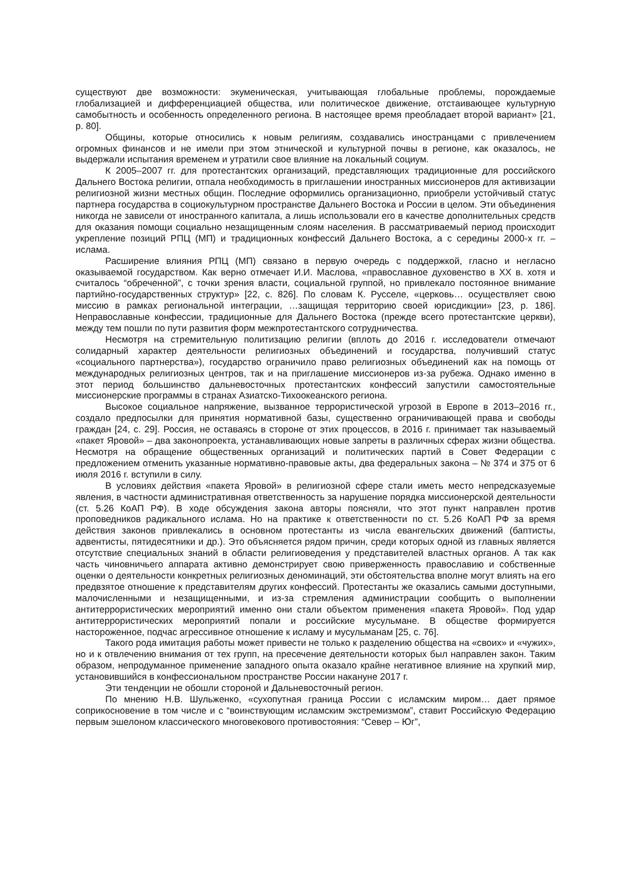существуют две возможности: экуменическая, учитывающая глобальные проблемы, порождаемые глобализацией и дифференциацией общества, или политическое движение, отстаивающее культурную самобытность и особенность определенного региона. В настоящее время преобладает второй вариант» [21, p. 80].
Общины, которые относились к новым религиям, создавались иностранцами с привлечением огромных финансов и не имели при этом этнической и культурной почвы в регионе, как оказалось, не выдержали испытания временем и утратили свое влияние на локальный социум.
К 2005–2007 гг. для протестантских организаций, представляющих традиционные для российского Дальнего Востока религии, отпала необходимость в приглашении иностранных миссионеров для активизации религиозной жизни местных общин. Последние оформились организационно, приобрели устойчивый статус партнера государства в социокультурном пространстве Дальнего Востока и России в целом. Эти объединения никогда не зависели от иностранного капитала, а лишь использовали его в качестве дополнительных средств для оказания помощи социально незащищенным слоям населения. В рассматриваемый период происходит укрепление позиций РПЦ (МП) и традиционных конфессий Дальнего Востока, а с середины 2000-х гг. – ислама.
Расширение влияния РПЦ (МП) связано в первую очередь с поддержкой, гласно и негласно оказываемой государством. Как верно отмечает И.И. Маслова, «православное духовенство в XX в. хотя и считалось “обреченной”, с точки зрения власти, социальной группой, но привлекало постоянное внимание партийно-государственных структур» [22, с. 826]. По словам К. Русселе, «церковь… осуществляет свою миссию в рамках региональной интеграции, …защищая территорию своей юрисдикции» [23, p. 186]. Неправославные конфессии, традиционные для Дальнего Востока (прежде всего протестантские церкви), между тем пошли по пути развития форм межпротестантского сотрудничества.
Несмотря на стремительную политизацию религии (вплоть до 2016 г. исследователи отмечают солидарный характер деятельности религиозных объединений и государства, получивший статус «социального партнерства»), государство ограничило право религиозных объединений как на помощь от международных религиозных центров, так и на приглашение миссионеров из-за рубежа. Однако именно в этот период большинство дальневосточных протестантских конфессий запустили самостоятельные миссионерские программы в странах Азиатско-Тихоокеанского региона.
Высокое социальное напряжение, вызванное террористической угрозой в Европе в 2013–2016 гг., создало предпосылки для принятия нормативной базы, существенно ограничивающей права и свободы граждан [24, с. 29]. Россия, не оставаясь в стороне от этих процессов, в 2016 г. принимает так называемый «пакет Яровой» – два законопроекта, устанавливающих новые запреты в различных сферах жизни общества. Несмотря на обращение общественных организаций и политических партий в Совет Федерации с предложением отменить указанные нормативно-правовые акты, два федеральных закона – № 374 и 375 от 6 июля 2016 г. вступили в силу.
В условиях действия «пакета Яровой» в религиозной сфере стали иметь место непредсказуемые явления, в частности административная ответственность за нарушение порядка миссионерской деятельности (ст. 5.26 КоАП РФ). В ходе обсуждения закона авторы поясняли, что этот пункт направлен против проповедников радикального ислама. Но на практике к ответственности по ст. 5.26 КоАП РФ за время действия законов привлекались в основном протестанты из числа евангельских движений (баптисты, адвентисты, пятидесятники и др.). Это объясняется рядом причин, среди которых одной из главных является отсутствие специальных знаний в области религиоведения у представителей властных органов. А так как часть чиновничьего аппарата активно демонстрирует свою приверженность православию и собственные оценки о деятельности конкретных религиозных деноминаций, эти обстоятельства вполне могут влиять на его предвзятое отношение к представителям других конфессий. Протестанты же оказались самыми доступными, малочисленными и незащищенными, и из-за стремления администрации сообщить о выполнении антитеррористических мероприятий именно они стали объектом применения «пакета Яровой». Под удар антитеррористических мероприятий попали и российские мусульмане. В обществе формируется настороженное, подчас агрессивное отношение к исламу и мусульманам [25, с. 76].
Такого рода имитация работы может привести не только к разделению общества на «своих» и «чужих», но и к отвлечению внимания от тех групп, на пресечение деятельности которых был направлен закон. Таким образом, непродуманное применение западного опыта оказало крайне негативное влияние на хрупкий мир, установившийся в конфессиональном пространстве России накануне 2017 г.
Эти тенденции не обошли стороной и Дальневосточный регион.
По мнению Н.В. Шульженко, «сухопутная граница России с исламским миром… дает прямое соприкосновение в том числе и с “воинствующим исламским экстремизмом”, ставит Российскую Федерацию первым эшелоном классического многовекового противостояния: “Север – Юг”,